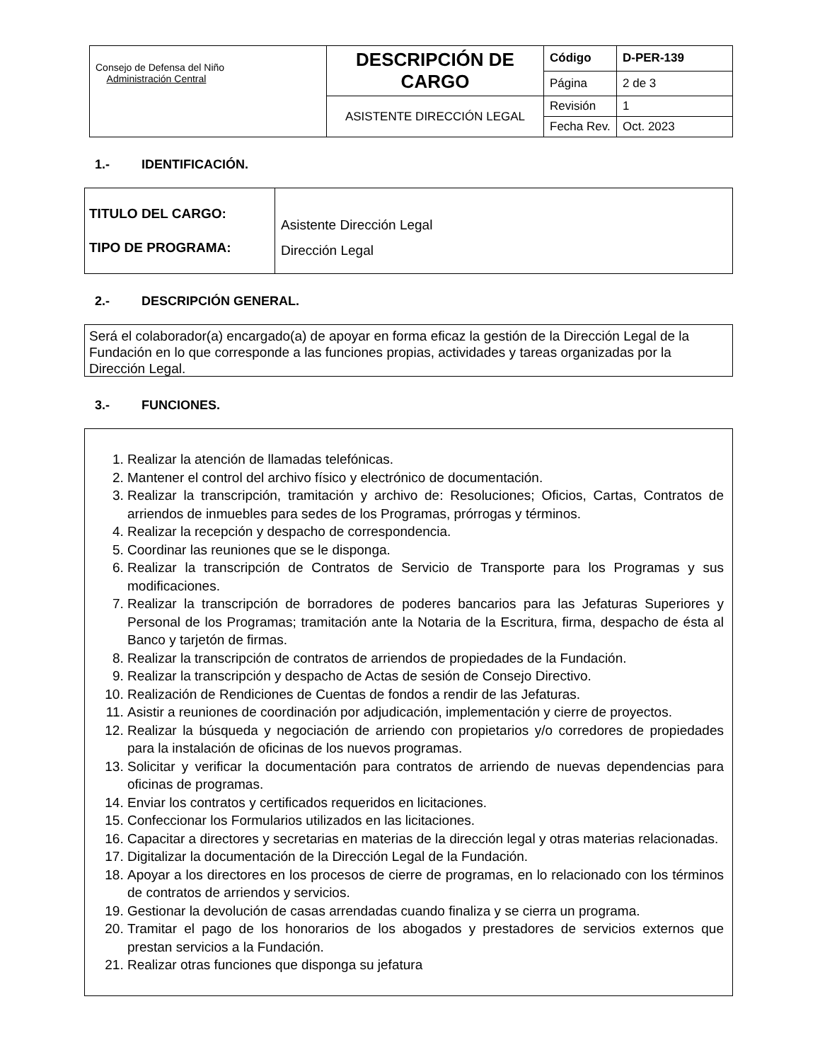| Consejo de Defensa del Niño Administración Central | DESCRIPCIÓN DE CARGO | Código | D-PER-139 |
| | | Página | 2 de 3 |
| | ASISTENTE DIRECCIÓN LEGAL | Revisión | 1 |
| | | Fecha Rev. | Oct. 2023 |
1.- IDENTIFICACIÓN.
| TITULO DEL CARGO: TIPO DE PROGRAMA: | Asistente Dirección Legal Dirección Legal |
2.- DESCRIPCIÓN GENERAL.
Será el colaborador(a) encargado(a) de apoyar en forma eficaz la gestión de la Dirección Legal de la Fundación en lo que corresponde a las funciones propias, actividades y tareas organizadas por la Dirección Legal.
3.- FUNCIONES.
1. Realizar la atención de llamadas telefónicas.
2. Mantener el control del archivo físico y electrónico de documentación.
3. Realizar la transcripción, tramitación y archivo de: Resoluciones; Oficios, Cartas, Contratos de arriendos de inmuebles para sedes de los Programas, prórrogas y términos.
4. Realizar la recepción y despacho de correspondencia.
5. Coordinar las reuniones que se le disponga.
6. Realizar la transcripción de Contratos de Servicio de Transporte para los Programas y sus modificaciones.
7. Realizar la transcripción de borradores de poderes bancarios para las Jefaturas Superiores y Personal de los Programas; tramitación ante la Notaria de la Escritura, firma, despacho de ésta al Banco y tarjetón de firmas.
8. Realizar la transcripción de contratos de arriendos de propiedades de la Fundación.
9. Realizar la transcripción y despacho de Actas de sesión de Consejo Directivo.
10. Realización de Rendiciones de Cuentas de fondos a rendir de las Jefaturas.
11. Asistir a reuniones de coordinación por adjudicación, implementación y cierre de proyectos.
12. Realizar la búsqueda y negociación de arriendo con propietarios y/o corredores de propiedades para la instalación de oficinas de los nuevos programas.
13. Solicitar y verificar la documentación para contratos de arriendo de nuevas dependencias para oficinas de programas.
14. Enviar los contratos y certificados requeridos en licitaciones.
15. Confeccionar los Formularios utilizados en las licitaciones.
16. Capacitar a directores y secretarias en materias de la dirección legal y otras materias relacionadas.
17. Digitalizar la documentación de la Dirección Legal de la Fundación.
18. Apoyar a los directores en los procesos de cierre de programas, en lo relacionado con los términos de contratos de arriendos y servicios.
19. Gestionar la devolución de casas arrendadas cuando finaliza y se cierra un programa.
20. Tramitar el pago de los honorarios de los abogados y prestadores de servicios externos que prestan servicios a la Fundación.
21. Realizar otras funciones que disponga su jefatura